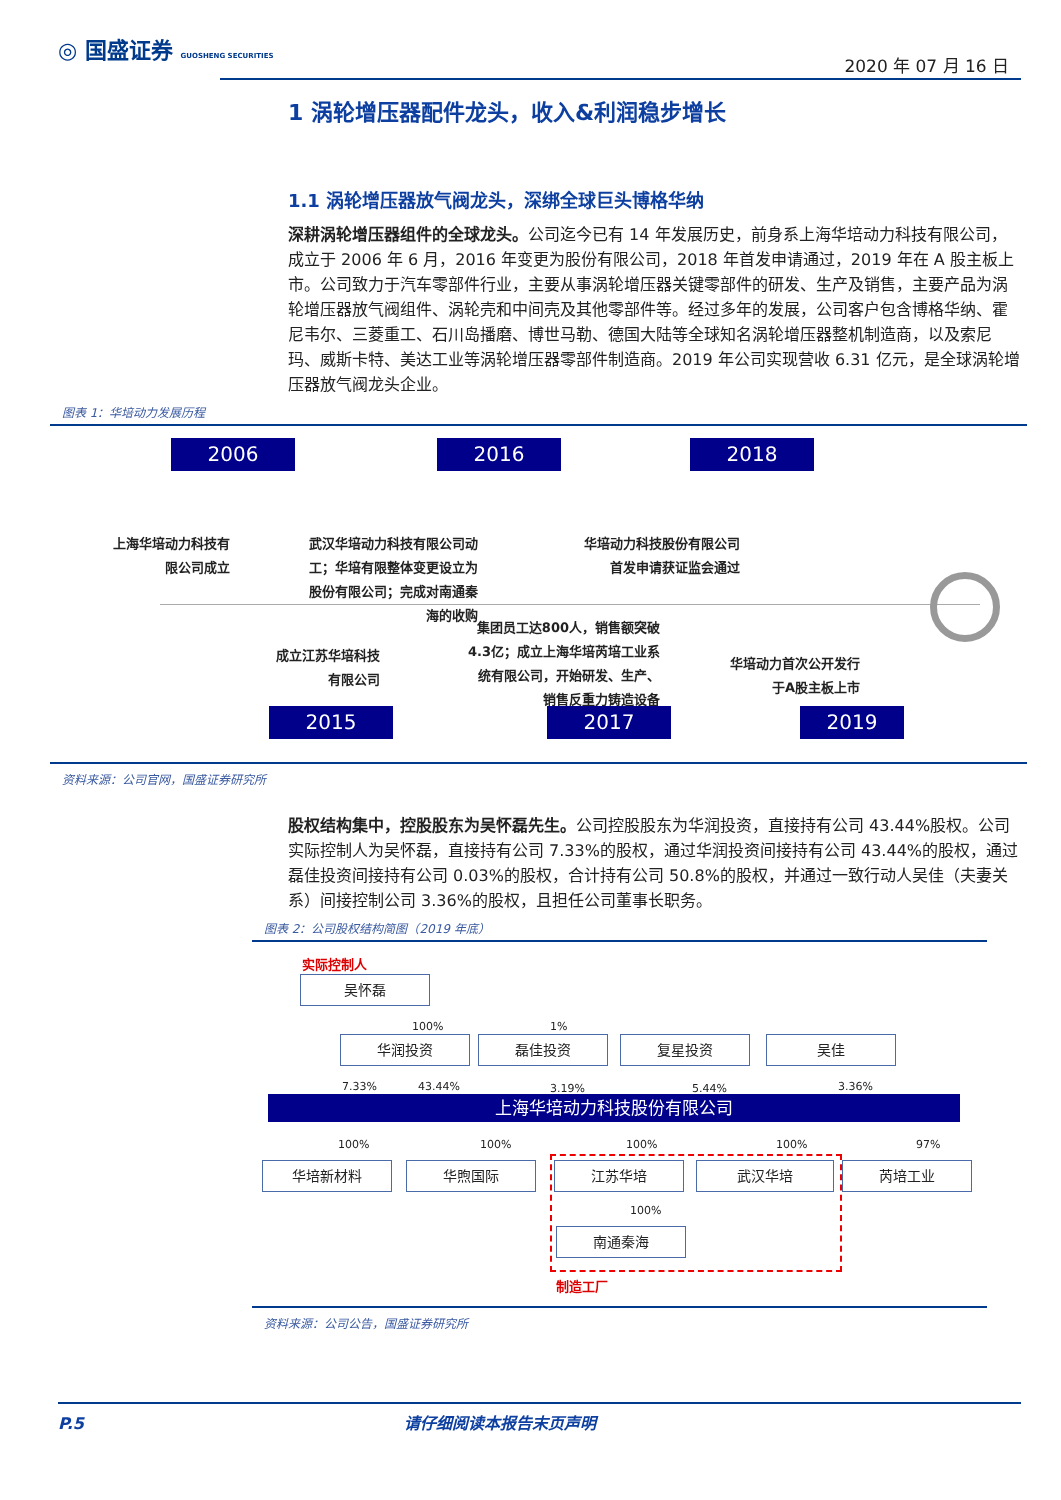◎ 国盛证券 GUOSHENG SECURITIES
2020 年 07 月 16 日
1 涡轮增压器配件龙头，收入&利润稳步增长
1.1 涡轮增压器放气阀龙头，深绑全球巨头博格华纳
深耕涡轮增压器组件的全球龙头。公司迄今已有 14 年发展历史，前身系上海华培动力科技有限公司，成立于 2006 年 6 月，2016 年变更为股份有限公司，2018 年首发申请通过，2019 年在 A 股主板上市。公司致力于汽车零部件行业，主要从事涡轮增压器关键零部件的研发、生产及销售，主要产品为涡轮增压器放气阀组件、涡轮壳和中间壳及其他零部件等。经过多年的发展，公司客户包含博格华纳、霍尼韦尔、三菱重工、石川岛播磨、博世马勒、德国大陆等全球知名涡轮增压器整机制造商，以及索尼玛、威斯卡特、美达工业等涡轮增压器零部件制造商。2019 年公司实现营收 6.31 亿元，是全球涡轮增压器放气阀龙头企业。
图表 1：华培动力发展历程
2006 2016 2018
上海华培动力科技有
限公司成立
武汉华培动力科技有限公司动
工；华培有限整体变更设立为
股份有限公司；完成对南通秦
海的收购
华培动力科技股份有限公司
首发申请获证监会通过
成立江苏华培科技
有限公司
集团员工达800人，销售额突破
4.3亿；成立上海华培芮培工业系
统有限公司，开始研发、生产、
销售反重力铸造设备
华培动力首次公开发行
于A股主板上市
2015 2017 2019
资料来源：公司官网，国盛证券研究所
股权结构集中，控股股东为吴怀磊先生。公司控股股东为华润投资，直接持有公司 43.44%股权。公司实际控制人为吴怀磊，直接持有公司 7.33%的股权，通过华润投资间接持有公司 43.44%的股权，通过磊佳投资间接持有公司 0.03%的股权，合计持有公司 50.8%的股权，并通过一致行动人吴佳（夫妻关系）间接控制公司 3.36%的股权，且担任公司董事长职务。
图表 2：公司股权结构简图（2019 年底）
实际控制人
吴怀磊
华润投资 磊佳投资 复星投资 吴佳
100% 1%
7.33% 43.44% 3.19% 5.44% 3.36%
上海华培动力科技股份有限公司
100% 100% 100% 100% 97%
华培新材料 华煦国际 江苏华培 武汉华培 芮培工业
100%
南通秦海
制造工厂
资料来源：公司公告，国盛证券研究所
P.5 请仔细阅读本报告末页声明